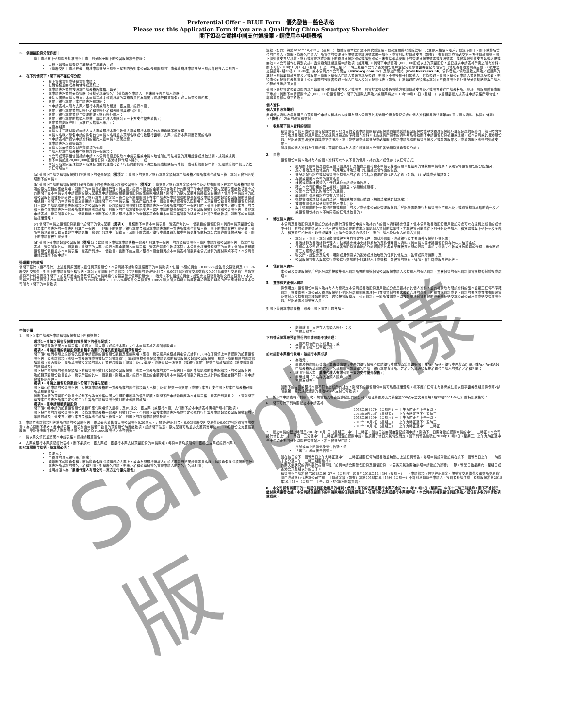Sample 樣版
Preferential Offer – BLUE Form　優先發售－藍色表格
Please use this Application Form if you are a Qualifying China Smartpay Shareholder
閣下如為合資格中國支付通股東，請使用本申請表格
3.　倘預留股份分配作廢：
倘上市科在下列期間未批准股份上市，則分配予閣下的預留股份將告作廢：
由截止辦理申請登記日期起計三星期內；或
（倘聯交所上市科在截止辦理申請登記日期後三星期內通知本公司延長有關期間）由截止辦理申請登記日期起計最多六星期內。
4.　在下列情況下，閣下將不獲任何分配：
閣下提出重複或疑屬重複申請；
包銷協議並無成為無條件或遭終止；
本申請表格並無按照本申請表格所載指示填妥；
本申請表格並無妥為簽署（僅接受親筆簽名）（倘為聯名申請人，則未經全部申請人簽署）；
就法人團體申請人而言，本申請表格未經獲授權的高級職員妥為簽署（僅接受親筆簽名）或未加蓋公司印鑑；
支票／銀行本票／本申請表格有缺陷；
本申請表格未附有支票／銀行本票或附有超過一張支票／銀行本票；
支票／銀行本票並無印賬戶名稱或賬戶名稱未經開具銀行證明；
支票／銀行本票並非自香港的港元銀行賬戶開出；
支票／銀行本票的抬頭人並非「鼎康代理人有限公司－東方支付優先發售」；
支票並無劃線註明「只准存入抬頭人賬戶」；
支票為期票；
申請人未正確付款或申請人以支票或銀行本票付款但支票或銀行本票於首次過戶時不獲兌現；
申請人名稱／聯名申請的排名首位申請人名稱並非預印名稱或付款銀行證明／支票／銀行本票背面簽署的名稱；
本申請表格所提供申請資料的更改未獲申請人簽署授權；
本申請表格以鉛筆填寫；
申請人並無填寫全部所選選項的空欄；
申請人於本申請表格中選擇超過一個選項；
本公司或董事相信如接納申請，本公司會違反收取本申請表格或申請人地址所在司法權區的適用證券或其他法例、規則或規例；
閣下申請超過20,000,000股預留股份（香港結算代理人除外）；或
本公司及獨家全球協調人及其各自的代理或代名人行使的酌情權，決定拒絕或接納任何申請，或僅接納部分申請。拒絕或接納申請毋須給予任何理由。
(a) 倘閣下申請之預留股份數目等於閣下的優先配額（選項1）：倘閣下的支票／銀行本票金額與本申請表格乙欄所載應付款項不符，本公司會拒絕受理閣下的申請。
(b) 倘閣下申請的預留股份數目最多為閣下的優先配額及超額預留股份（選項2）：倘支票／銀行本票金額不符合及少於有關閣下在本申請表格申請認購的優先配額的應繳款項，則閣下的申請會被拒絕受理。倘支票／銀行本票上的金額不符合及多於有關閣下所申請認購的優先配額的應繳款項但少於有關閣下在本申請表格申請認購的優先配額及申請認購的超額預留股份的應繳款項總額，則閣下的優先配額申請將獲全部接納，但閣下申請認購的超額預留股份將被拒絕受理。倘支票／銀行本票上的金額不符合及多於有關閣下在本申請表格申請認購的優先配額及申請認購的超額預留股份的應繳款項總額，則閣下的申請將會獲全部接納。建議閣下以本申請表格一覽表所載的其中一個數目申請認購優先配額項下之預留股份數目及超額預留股份數目。當所申請認購的優先配額項下之預留股份數目及超額預留股份數目為本申請表格一覽表所載的其中一個數目時，倘閣下的支票／銀行本票上的金額不符合本申請表格一覽表所載的相應應繳款項，則閣下的申請將被拒絕受理。當所申請的優先配額項下之預留股份數目及超額預留股份數目並非本申請表格一覽表所載的其中一個數目時，倘閣下的支票／銀行本票上的金額不符合利用本申請表格所載的特定公式計算的應繳款項，則閣下的申請將被拒絕受理。
(c) 倘閣下申請之預留股份數目少於閣下的優先配額（選項3）：建議閣下申請本申請表格一覽表所列其中一個數目的預留股份。倘所申請預留股份數目為本申請表格的一覽表所列其中一個數目，但閣下的支票／銀行本票金額與本申請表格的一覽表所載應付款項不符，閣下的申請會被拒絕受理。倘所申請預留股份數目並非本申請表格一覽表所列其中一個數目，且閣下的支票／銀行本票金額與按本申請表格所載特定公式計算的應付款項不符，閣下的申請會被拒絕受理。
(d) 倘閣下僅申請超額預留股份（選項4）：建議閣下申請本申請表格一覽表所列其中一個數目的超額預留股份。倘所申請超額預留股份數目為本申請表格一覽表所列其中一個數目，但閣下的支票／銀行本票金額與本申請表格一覽表所載應付款項不符，本公司會拒絕受理閣下的申請。倘所申請超額預留股份數目並非本申請表格一覽表所列其中一個數目，且閣下的支票／銀行本票金額與按本申請表格所載特定公式計算的應付款項不符，本公司會拒絕受理閣下的申請。
退還閣下的款項
倘閣下基於（但不限於）上述任何原因而未獲任何預留股份，本公司將不計利息退還閣下的申請款項，包括1%經紀佣金、0.0027%證監會交易徵費及0.005%聯交所交易費。如閣下的申請僅部份獲接納，本公司會將閣下申請款項（包括相關的1%經紀佣金、0.0027%證監會交易徵費及0.005%聯交所交易費）的適當部份不計利息退還予閣下。如最終釐定的發售價低於申請時繳付的最高發售價每股股份0.30港元（不包括經紀佣金、證監會交易徵費及聯交所交易費），本公司將不計利息退還多收申請款項，連同相關的1%經紀佣金、0.0027%證監會交易徵費及0.005%聯交所交易費。該等款項於退款日期前的所有應計利息歸本公司所有。閣下的申請款項
退款（如有）將於2018年10月15日（星期一）根據招股章程所述不同安排退還。退款支票將以劃線註明「只准存入抬頭人賬戶」退還予閣下。閣下或排名首位的申請人（如閣下為聯名申請人）所提供的香港身份證號碼或護照號碼的一部份，或會列印於退款支票（如有）。有關資料亦會轉交第三方作退款用途。閣下將退款支票兌現前，銀行或會要求查證閣下的香港身份證號碼或護照號碼。未有準確填妥閣下的香港身份證號碼或護照號碼，或會導致退款支票延遲兌現或無效。本公司擬作出特別安排，盡量避免延遲退還申請款項（如適用）。倘閣下申請認購1,000,000股或以上的預留股份，並已提供申請表格所需之所有資料，閣下可於2018年10月15日（星期一）上午9時正至下午1時正親臨本公司的香港股份過戶登記分處聯合證券登記有限公司（地址為香港北角英皇道338號華懋交易廣場2期33樓3301-04室）或本公司於本公司網站（www.ocg.com.hk）及聯交所網站（www.hkexnews.hk）公佈發送／領取退款支票及／或股票的其他日期領取退款支票及／或股票。倘閣下屬個人申請人並選擇親身領取，則閣下不得授權任何其他人士代為領取。倘閣下屬公司申請人並選擇親身領取，則須由公司授權代表攜同蓋上公司印鑑的授權書領取。個人申請人及公司授權代表（如適用）於領取時必須出示本公司的香港股份過戶登記分處接納並與申請人相符的身份證明文件。
倘閣下未於指定領取時間內親自領取閣下的退款支票及／或股票，則會於其後以普通郵遞方式將退款支票及／或股票寄往申請表格所示地址，郵誤風險概由閣下承擔。倘閣下申請認購少於1,000,000股預留股份，閣下的退款支票及／或股票將於2018年10月15日（星期一）以普通郵遞方式寄往申請表格所示地址，郵誤風險概由閣下承擔。
個人資料
個人資料收集聲明
此項個人資料收集聲明是向預留股份申請人和持有人說明有關本公司及其香港股份過戶登記分處在個人資料和香港法例第486章《個人資料（私隱）條例》（「條例」）方面的政策和慣例。
1.　收集閣下個人資料的原因
預留股份申請人或預留股份登記持有人以自己的名義申請認購預留股份或轉讓或受讓預留股份時或尋求香港股份過戶登記分處的服務時，須不時向本公司及其香港股份過戶登記分處提供其最近的準確個人資料。未能提供所要求的資料可能導致閣下申請預留股份被拒或延遲，或本公司或其香港股份過戶登記分處無法落實轉讓或提供服務，亦可能妨礙或延遲登記或轉讓閣下成功申請認購的預留股份及／或發送股票及／或發送閣下應得的退款支票。
如提供的個人資料有任何錯誤，預留股份持有人須立即通知本公司和香港股份過戶登記分處。
2.　目的
預留股份申請人及持有人的個人資料可以作以下目的使用、持有及／或保存（以任何方式）：
處理閣下的申請及退款支票（如適用）及核實是否符合本申請表格及招股章程載列的條款和申請程序，以及公佈預留股份的分配結果；
遵守香港及其他地區的一切適用法律及法規（包括據此所作出的披露）；
登記新發行證券或以預留股份持有人的名義（包括以香港結算代理人名義（如適用））轉讓或受讓證券；
存置或更新本公司的股東名冊；
核實或協助核實簽名、任何其他核證或交換信息；
確立本公司股東的受益權利，如股息、供股和紅股等；
分發本公司及其附屬公司的通訊；
編製統計信息和證券持有人資料；
根據香港或其他地區的法律、規則或規例進行披露（無論法定或其他規定）；
披露有關信息以便就權益提出申索；及
與上述有關的任何其他附帶或相關目的及／或使本公司及香港股份過戶登記分處能履行對預留股份持有人及／或監管機構承擔的責任及／或預留股份持有人不時同意的任何其他目的。
3.　轉交個人資料
本公司及香港股份過戶登記分處持有關於預留股份申請人及持有人的個人資料將會保密，但本公司及香港股份過戶登記分處可以在達到上述目的或當中任何目的的必要的情況下，作出彼等認為必要的查詢以確認個人資料的準確性，尤其彼等可向或從下列任何及全部人士和實體或與下列任何及全部人士和實體互相披露、取得或轉移（無論在香港境內或境外）證券申請人及持有人的個人資料：
本公司、董事、本公司顧問或彼等各自指定的代理，如財務顧問、收款銀行及主要海外股份過戶登記處；
香港結算及香港結算代理人，彼等將會就中央結算系統的運作使用個人資料（倘申請人要求將預留股份存於中央結算系統）；
任何向本公司或其附屬公司或香港股份過戶登記分處提供與其各自業務營運有關的行政、電訊、電腦、付款或其他服務的代理、承包商或第三方服務供應商；
聯交所、證監會及法例、規則或規例要求的香港或其他地區的任何其他法定、監管或政府機關；及
預留股份持有人與其進行或擬進行交易的任何其他人士或機構，如彼等的銀行、律師、會計師或股票經紀等。
4.　保留個人資料
本公司及香港股份過戶登記分處將按收集個人資料所需的用途保留預留股份申請人及持有人的個人資料。無需保留的個人資料將會根據條例銷毀或處理。
5.　查閱和更正個人資料
條例規定，預留股份申請人及持有人有權確定本公司或香港股份過戶登記分處是否持有其個人資料，並有權索取有關該資料的副本並更正任何不準確資料。根據條例，本公司和香港股份過戶登記分處有權就處理任何查閱資料的要求收取合理的費用。所有查閱資料或更正資料的要求或查詢有關政策及慣例以及持有資料種類的要求，均須按招股章程「公司資料」一節所披露或不時按適用法例獲知會的註冊地址送交本公司公司秘書或送交香港股份過戶登記分處私隱監察人員。
如閣下簽署本申請表格，即表示閣下同意上述各項。
申請手續
1.　閣下以本申請表格申請預留股份有以下四種選擇：
選項1－申請之預留股份數目等於閣下的優先配額：
閣下須填妥及簽署本申請表格，並提交一張支票（或銀行本票）支付本申請表格乙欄所印款項。
選項2－申請認購的預留股份數目最多為閣下的優先配額及超額預留股份：
閣下須(i)在丙欄填上根據優先配額申請認購的預留股份數目及應繳款項（應從一覽表選擇或根據特定公式計算）；(ii)在丁欄填上申請認購的超額預留股份數目及應繳款項（應從一覽表選擇或根據特定公式計算）；(iii)將根據優先配額申請認購的預留股份及超額預留股份數目相加，連同相應的應繳款項總額（即丙欄及丁欄所填股數及金額的總和）並在戊欄填上總額；及(iv)填妥、簽署及以一張支票（或銀行本票）提交申請款項總額（於戊欄計算的應繳款項）。
閣下擬申請認購的優先配額項下的預留股份數目及超額預留股份數目應為一覽表所載的其中一個數目。倘所申請認購的優先配額項下的預留股份數目及超額預留股份數目並非一覽表所載的其中一個數目，則若支票／銀行本票上的金額與利用本申請表格所載的特定公式計算的應繳金額不符，則申請會被拒絕受理。
選項3－申請之預留股份數目少於閣下的優先配額：
閣下須(i)將申請的預留股份數目和按本申請表格的一覽表所載的應付款項填入己欄；及(ii)提交一張支票（或銀行本票）支付閣下於本申請表格己欄所填相同款項。
倘閣下申請的預留股份數目少於閣下作為合資格中國支付通股東獲得的優先配額，則閣下所申請數目應為本申請表格一覽表所列數目之一，否則閣下須按本申請表格所載特定公式自行計算所申請預留股份數目的正確應付款項。
選項4－僅申請超額預留股份：
閣下須(i)將申請的超額預留股份數目和應付款項填入庚欄；及(ii)提交一張支票（或銀行本票）支付閣下於本申請表格庚欄所填相同款項。
閣下擬申請的超額預留股份數目須為本申請表格一覽表所列數目之一，否則閣下須按本申請表格所載特定公式自行計算所申請超額預留股份數目的正確應付款項。倘支票／銀行本票金額與應付款項不符或不足，則閣下的超額申請會遭拒絕。
2.　申請時應繳款項相等於所申請的預留股份數目乘以最高發售價每股預留股份0.30港元，另加1%經紀佣金、0.005%聯交所交易費及0.0027%證監會交易徵費。為方便閣下參考，此申請表格一覽表列出申請若干數目的預留股份時應繳款項。謹請閣下注意，優先配額可能並非完整買賣單位10,000股股份之完整倍數股份，不能保證閣下最終之配發股份總持有量將為10,000股股份之完整倍數。
3.　請以英文填妥並簽署本申請表格。僅接納親筆簽名。
4.　支票或銀行本票須緊釘於表格。閣下必須以一張支票或一張銀行本票支付預留股份的申請款項。每份申請均須附帶一張獨立支票或銀行本票。
如以支票繳付款項，該支票必須：
為港元；
由香港的港元銀行賬戶開出；
顯示閣下的賬戶名稱，而該賬戶名稱必須預印於支票上，或由有關銀行授權人在該支票背面簽署證明賬戶名稱。該賬戶名稱必須與閣下於本表格所填寫的姓名／名稱相同。如屬聯名申請，則賬戶名稱必須與排名首位申請人的姓名／名稱相同；
註明抬頭人為「鼎康代理人有限公司－東方支付優先發售」；
劃線註明「只准存入抬頭人賬戶」；及
不得為期票。
下列情況將導致預留股份的申請可能不獲受理：
支票不符合所有上述規定；或
支票首次過戶時不獲兌現。
如以銀行本票繳付款項，該銀行本票必須：
為港元；
由香港持牌銀行發出，並由發出銀行本票的銀行授權人在該銀行本票背面簽署證明閣下姓名／名稱。銀行本票背面所顯示姓名／名稱須與申請表格所填寫的姓名／名稱相同。如屬聯名申請，銀行本票背面所示姓名／名稱必須與排名首位申請人的姓名／名稱相同；
註明抬頭人為「鼎康代理人有限公司－東方支付優先發售」；
劃線註明「只准存入抬頭人賬戶」；及
不得為期票。
如閣下的支票或銀行本票不符合上述所有規定，則閣下的預留股份申請可能遭拒絕受理。概不應向任何未有持牌或註冊以從事證券及期貨條例第V部所載第一類受規管活動的香港中介人支付任何款項。
5.　撕下本申請表格，對摺一次，然後投入聯合證券登記有限公司（地址為香港北角英皇道338號華懋交易廣場2期33樓3301-04室）的特設收集箱：
6.　閣下可於下列時間遞交本申請表格：
2018年9月27日（星期四）－ 上午九時正至下午五時正
2018年9月28日（星期五）－ 上午九時正至下午五時正
2018年9月29日（星期六）－ 上午九時正至下午一時正
2018年10月2日（星期二）－ 上午九時正至下午五時正
2018年10月3日（星期三）－ 上午九時正至中午十二時正
7.　遞交申請的截止時間是2018年10月3日（星期三）中午十二時正，如該日並無開始登記認購申請，則為下一日開始登記認購申請的中午十二時正。本公司將於當日上午十一時四十五分至中午十二時正期間登記認購申請，惟須視乎當日天氣情況而定。如下列警告信號在2018年10月3日（星期三）上午九時正至中午十二時正期間任何時間在香港發出，將不會登記申請：
八號或以上熱帶氣旋警告信號，或
「黑色」暴雨警告信號。
如在該日的下一個營業日上午九時正至中午十二時正期間任何時間香港並無發出上述任何警告，辦理申請認購登記將在該下一個營業日上午十一時四十五分至中午十二時正期間進行。
有關天氣狀況的資料載於招股章程「如何申請公開發售股份及預留股份－9.惡劣天氣對開始辦理申請登記的影響」一節。營業日指星期六、星期日或香港公眾假期以外的日子。
預留股份申請將會自2018年9月27日（星期四）起直至2018年10月3日（星期三）止。申請款項（包括經紀佣金、證監會交易徵費及聯交所交易費）將由收款銀行代表本公司持有，且退款金額（如有）將於2018年10月15日（星期一）不計利息退還予申請人。投資者務請注意，預期股份將於2018年10月16日（星期二）上午九時正於GEM開始買賣。
8.　本公司保留將閣下的一切或任何股款過戶的權利，然而，閣下的支票或銀行本票不會於2018年10月3日（星期三）中午十二時正前過戶。閣下不會就已繳付款項獲發收據。本公司將保留閣下的申請款項的任何應得利息。在閣下的支票或銀行本票過戶前，本公司亦有權保留任何股票及／或任何多收的申請款項或退款。